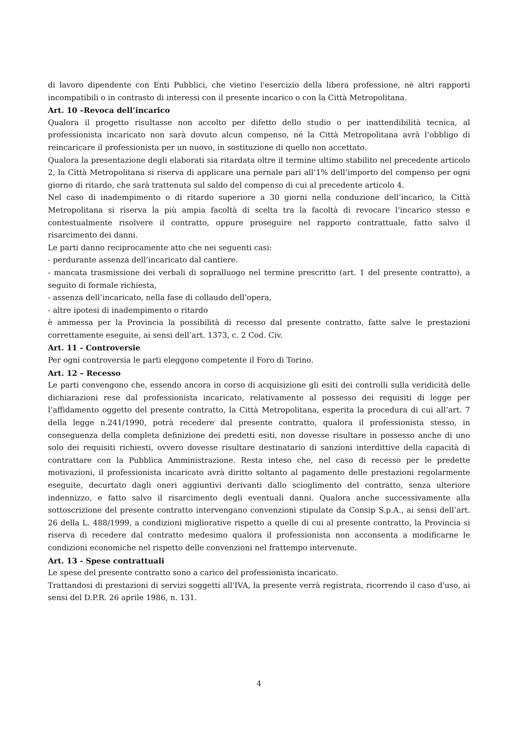di lavoro dipendente con Enti Pubblici, che vietino l'esercizio della libera professione, nè altri rapporti incompatibili o in contrasto di interessi con il presente incarico o con la Città Metropolitana.
Art. 10 –Revoca dell’incarico
Qualora il progetto risultasse non accolto per difetto dello studio o per inattendibilità tecnica, al professionista incaricato non sarà dovuto alcun compenso, né la Città Metropolitana avrà l’obbligo di reincaricare il professionista per un nuovo, in sostituzione di quello non accettato.
Qualora la presentazione degli elaborati sia ritardata oltre il termine ultimo stabilito nel precedente articolo 2, la Città Metropolitana si riserva di applicare una pernale pari all’1% dell’importo del compenso per ogni giorno di ritardo, che sarà trattenuta sul saldo del compenso di cui al precedente articolo 4.
Nel caso di inadempimento o di ritardo superiore a 30 giorni nella conduzione dell’incarico, la Città Metropolitana si riserva la più ampia facoltà di scelta tra la facoltà di revocare l’incarico stesso e contestualmente risolvere il contratto, oppure proseguire nel rapporto contrattuale, fatto salvo il risarcimento dei danni.
Le parti danno reciprocamente atto che nei seguenti casi:
- perdurante assenza dell’incaricato dal cantiere.
- mancata trasmissione dei verbali di sopralluogo nel termine prescritto (art. 1 del presente contratto), a seguito di formale richiesta,
- assenza dell’incaricato, nella fase di collaudo dell’opera,
- altre ipotesi di inadempimento o ritardo
è ammessa per la Provincia la possibilità di recesso dal presente contratto, fatte salve le prestazioni correttamente eseguite, ai sensi dell’art. 1373, c. 2 Cod. Civ.
Art. 11 - Controversie
Per ogni controversia le parti eleggono competente il Foro di Torino.
Art. 12 – Recesso
Le parti convengono che, essendo ancora in corso di acquisizione gli esiti dei controlli sulla veridicità delle dichiarazioni rese dal professionista incaricato, relativamente al possesso dei requisiti di legge per l’affidamento oggetto del presente contratto, la Città Metropolitana, esperita la procedura di cui all’art. 7 della legge n.241/1990, potrà recedere dal presente contratto, qualora il professionista stesso, in conseguenza della completa definizione dei predetti esiti, non dovesse risultare in possesso anche di uno solo dei requisiti richiesti, ovvero dovesse risultare destinatario di sanzioni interdittive della capacità di contrattare con la Pubblica Amministrazione. Resta inteso che, nel caso di recesso per le predette motivazioni, il professionista incaricato avrà diritto soltanto al pagamento delle prestazioni regolarmente eseguite, decurtato dagli oneri aggiuntivi derivanti dallo scioglimento del contratto, senza ulteriore indennizzo, e fatto salvo il risarcimento degli eventuali danni. Qualora anche successivamente alla sottoscrizione del presente contratto intervengano convenzioni stipulate da Consip S.p.A., ai sensi dell’art. 26 della L. 488/1999, a condizioni migliorative rispetto a quelle di cui al presente contratto, la Provincia si riserva di recedere dal contratto medesimo qualora il professionista non acconsenta a modificarne le condizioni economiche nel rispetto delle convenzioni nel frattempo intervenute.
Art. 13 - Spese contrattuali
Le spese del presente contratto sono a carico del professionista incaricato.
Trattandosi di prestazioni di servizi soggetti all'IVA, la presente verrà registrata, ricorrendo il caso d'uso, ai sensi del D.P.R. 26 aprile 1986, n. 131.
4